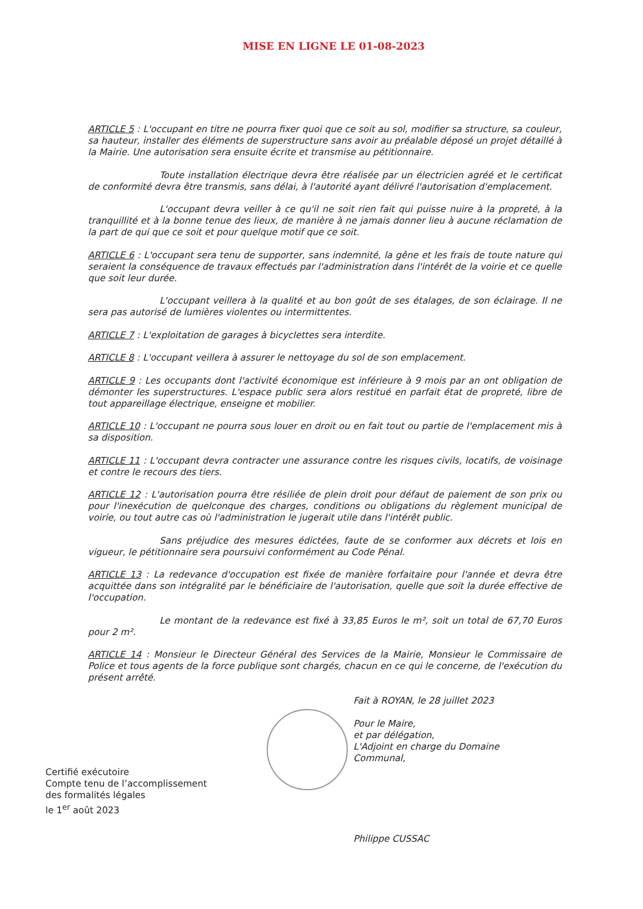MISE EN LIGNE LE 01-08-2023
ARTICLE 5 : L'occupant en titre ne pourra fixer quoi que ce soit au sol, modifier sa structure, sa couleur, sa hauteur, installer des éléments de superstructure sans avoir au préalable déposé un projet détaillé à la Mairie. Une autorisation sera ensuite écrite et transmise au pétitionnaire.
Toute installation électrique devra être réalisée par un électricien agréé et le certificat de conformité devra être transmis, sans délai, à l'autorité ayant délivré l'autorisation d'emplacement.
L'occupant devra veiller à ce qu'il ne soit rien fait qui puisse nuire à la propreté, à la tranquillité et à la bonne tenue des lieux, de manière à ne jamais donner lieu à aucune réclamation de la part de qui que ce soit et pour quelque motif que ce soit.
ARTICLE 6 : L'occupant sera tenu de supporter, sans indemnité, la gêne et les frais de toute nature qui seraient la conséquence de travaux effectués par l'administration dans l'intérêt de la voirie et ce quelle que soit leur durée.
L'occupant veillera à la qualité et au bon goût de ses étalages, de son éclairage. Il ne sera pas autorisé de lumières violentes ou intermittentes.
ARTICLE 7 : L'exploitation de garages à bicyclettes sera interdite.
ARTICLE 8 : L'occupant veillera à assurer le nettoyage du sol de son emplacement.
ARTICLE 9 : Les occupants dont l'activité économique est inférieure à 9 mois par an ont obligation de démonter les superstructures. L'espace public sera alors restitué en parfait état de propreté, libre de tout appareillage électrique, enseigne et mobilier.
ARTICLE 10 : L'occupant ne pourra sous louer en droit ou en fait tout ou partie de l'emplacement mis à sa disposition.
ARTICLE 11 : L'occupant devra contracter une assurance contre les risques civils, locatifs, de voisinage et contre le recours des tiers.
ARTICLE 12 : L'autorisation pourra être résiliée de plein droit pour défaut de paiement de son prix ou pour l'inexécution de quelconque des charges, conditions ou obligations du règlement municipal de voirie, ou tout autre cas où l'administration le jugerait utile dans l'intérêt public.
Sans préjudice des mesures édictées, faute de se conformer aux décrets et lois en vigueur, le pétitionnaire sera poursuivi conformément au Code Pénal.
ARTICLE 13 : La redevance d'occupation est fixée de manière forfaitaire pour l'année et devra être acquittée dans son intégralité par le bénéficiaire de l'autorisation, quelle que soit la durée effective de l'occupation.
Le montant de la redevance est fixé à 33,85 Euros le m², soit un total de 67,70 Euros pour 2 m².
ARTICLE 14 : Monsieur le Directeur Général des Services de la Mairie, Monsieur le Commissaire de Police et tous agents de la force publique sont chargés, chacun en ce qui le concerne, de l'exécution du présent arrêté.
Certifié exécutoire
Compte tenu de l’accomplissement
des formalités légales
le 1<sup>er</sup> août 2023
Fait à ROYAN, le 28 juillet 2023
Pour le Maire,
et par délégation,
L'Adjoint en charge du Domaine
Communal,
Philippe CUSSAC